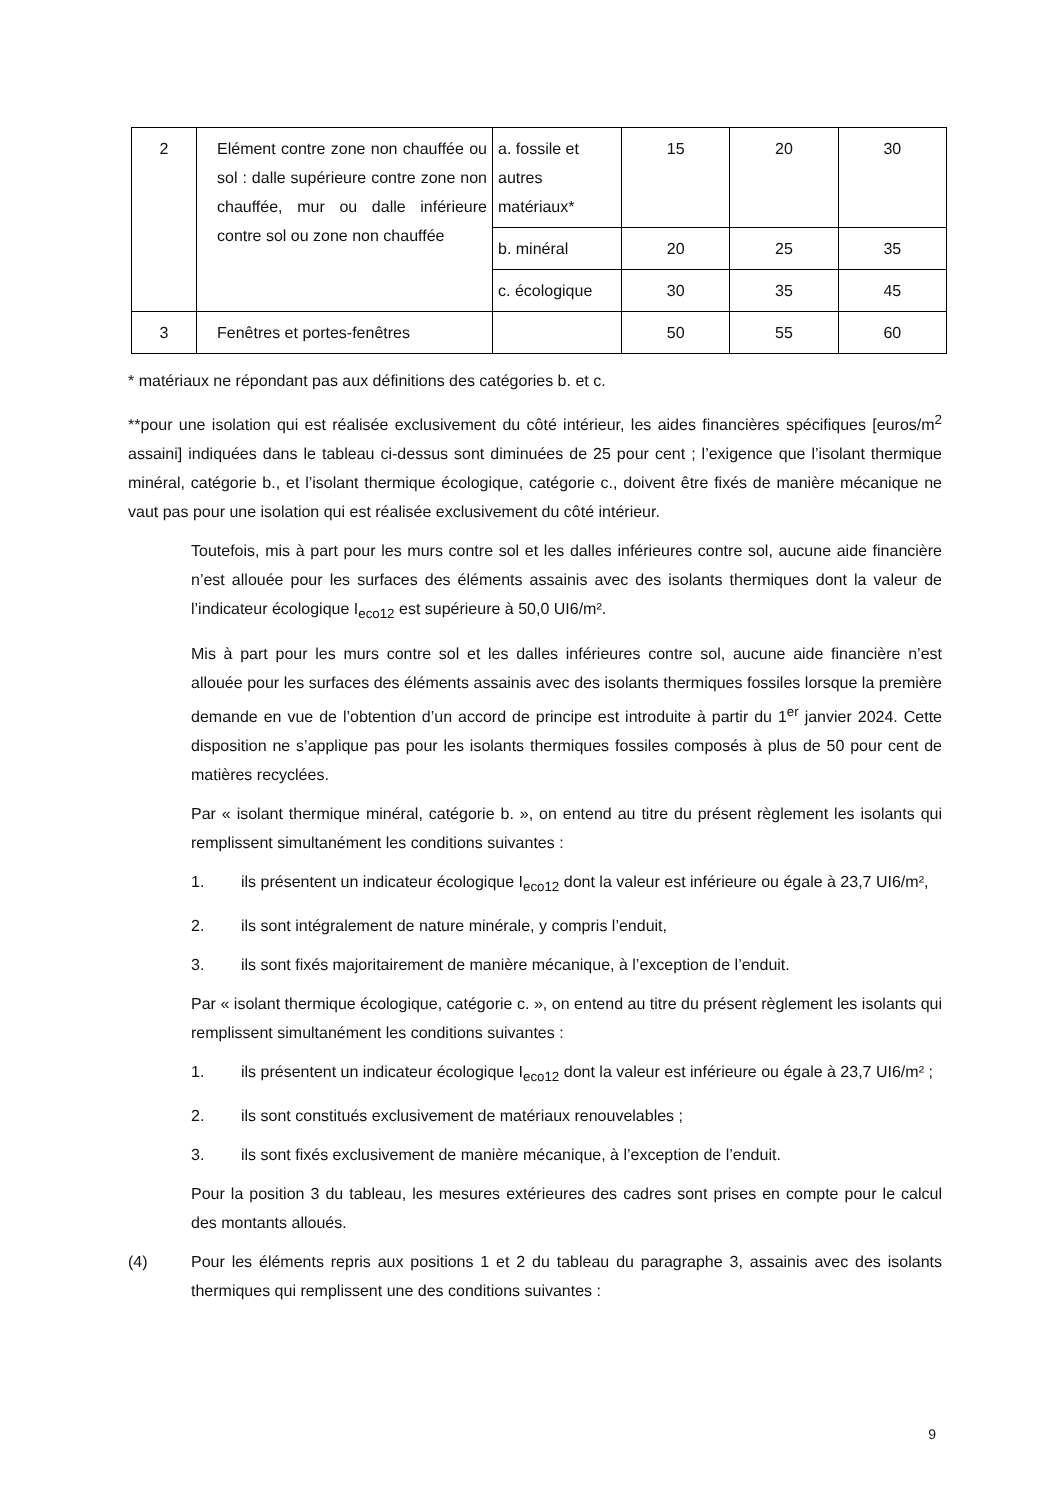| 2 | Elément contre zone non chauffée ou sol : dalle supérieure contre zone non chauffée, mur ou dalle inférieure contre sol ou zone non chauffée | a. fossile et autres matériaux* | 15 | 20 | 30 |
| | | b. minéral | 20 | 25 | 35 |
| | | c. écologique | 30 | 35 | 45 |
| 3 | Fenêtres et portes-fenêtres | | 50 | 55 | 60 |
* matériaux ne répondant pas aux définitions des catégories b. et c.
**pour une isolation qui est réalisée exclusivement du côté intérieur, les aides financières spécifiques [euros/m<sup>2</sup> assaini] indiquées dans le tableau ci-dessus sont diminuées de 25 pour cent ; l’exigence que l’isolant thermique minéral, catégorie b., et l’isolant thermique écologique, catégorie c., doivent être fixés de manière mécanique ne vaut pas pour une isolation qui est réalisée exclusivement du côté intérieur.
Toutefois, mis à part pour les murs contre sol et les dalles inférieures contre sol, aucune aide financière n’est allouée pour les surfaces des éléments assainis avec des isolants thermiques dont la valeur de l’indicateur écologique I<sub>eco12</sub> est supérieure à 50,0 UI6/m².
Mis à part pour les murs contre sol et les dalles inférieures contre sol, aucune aide financière n’est allouée pour les surfaces des éléments assainis avec des isolants thermiques fossiles lorsque la première demande en vue de l’obtention d’un accord de principe est introduite à partir du 1<sup>er</sup> janvier 2024. Cette disposition ne s’applique pas pour les isolants thermiques fossiles composés à plus de 50 pour cent de matières recyclées.
Par « isolant thermique minéral, catégorie b. », on entend au titre du présent règlement les isolants qui remplissent simultanément les conditions suivantes :
1. ils présentent un indicateur écologique I<sub>eco12</sub> dont la valeur est inférieure ou égale à 23,7 UI6/m²,
2. ils sont intégralement de nature minérale, y compris l’enduit,
3. ils sont fixés majoritairement de manière mécanique, à l’exception de l’enduit.
Par « isolant thermique écologique, catégorie c. », on entend au titre du présent règlement les isolants qui remplissent simultanément les conditions suivantes :
1. ils présentent un indicateur écologique I<sub>eco12</sub> dont la valeur est inférieure ou égale à 23,7 UI6/m² ;
2. ils sont constitués exclusivement de matériaux renouvelables ;
3. ils sont fixés exclusivement de manière mécanique, à l’exception de l’enduit.
Pour la position 3 du tableau, les mesures extérieures des cadres sont prises en compte pour le calcul des montants alloués.
(4) Pour les éléments repris aux positions 1 et 2 du tableau du paragraphe 3, assainis avec des isolants thermiques qui remplissent une des conditions suivantes :
9